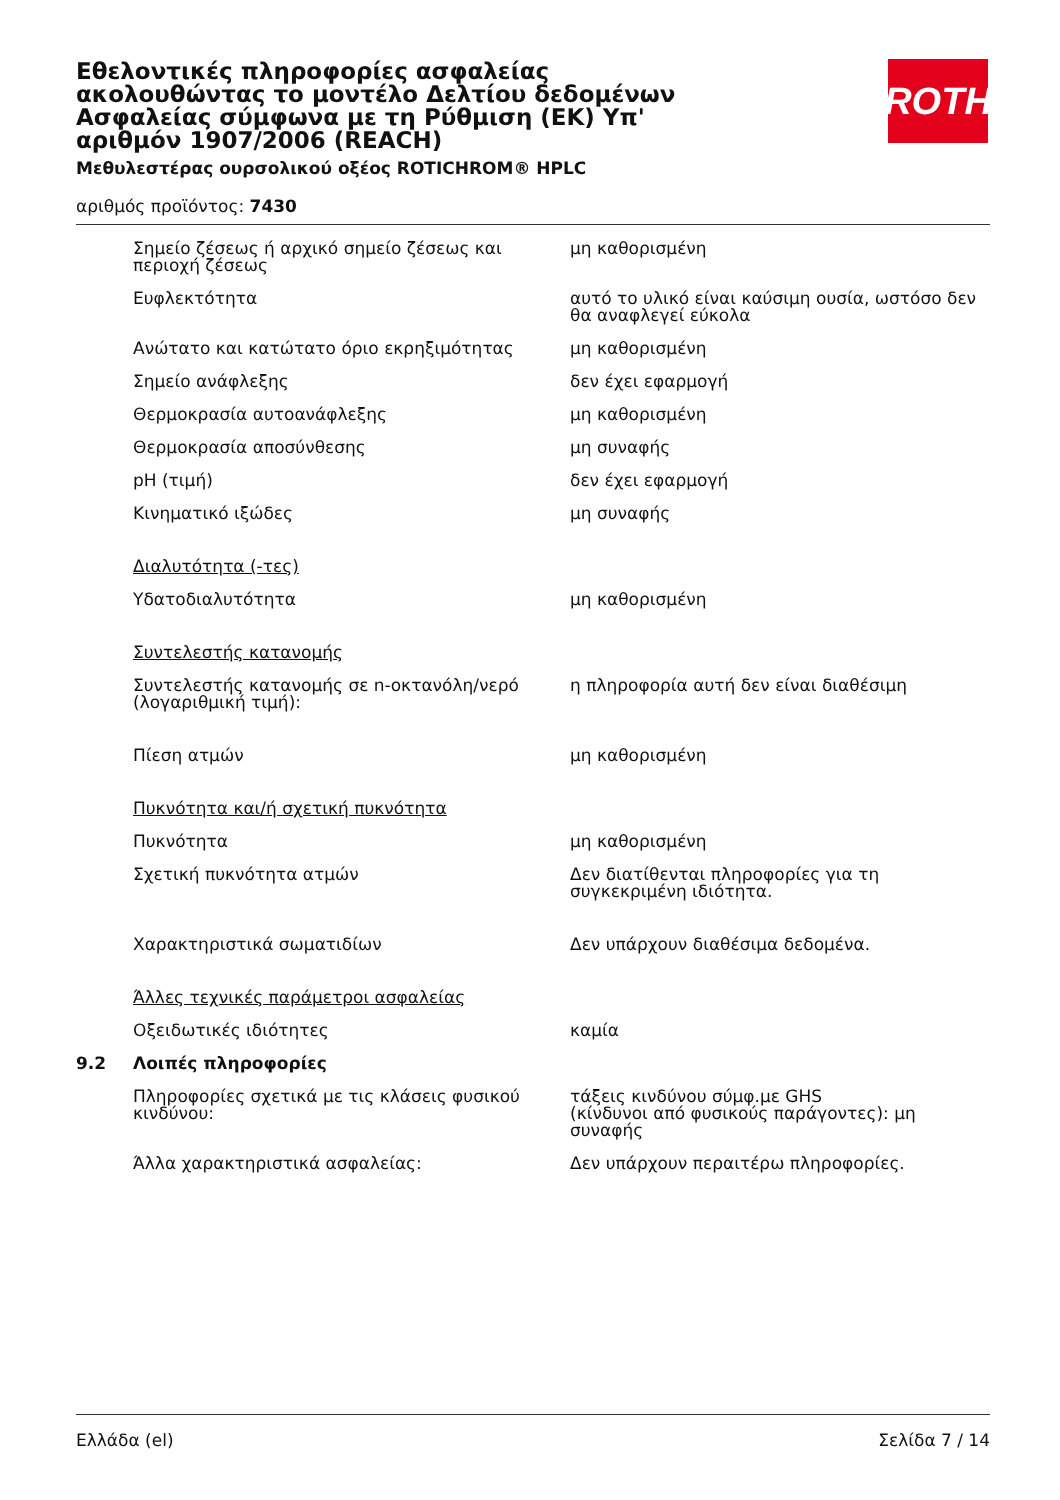Εθελοντικές πληροφορίες ασφαλείας ακολουθώντας το μοντέλο Δελτίου δεδομένων Ασφαλείας σύμφωνα με τη Ρύθμιση (ΕΚ) Υπ' αριθμόν 1907/2006 (REACH)
ROTH
Μεθυλεστέρας ουρσολικού οξέος ROTICHROM® HPLC
αριθμός προϊόντος: 7430
| | Σημείο ζέσεως ή αρχικό σημείο ζέσεως και περιοχή ζέσεως | μη καθορισμένη |
| | Ευφλεκτότητα | αυτό το υλικό είναι καύσιμη ουσία, ωστόσο δεν θα αναφλεγεί εύκολα |
| | Ανώτατο και κατώτατο όριο εκρηξιμότητας | μη καθορισμένη |
| | Σημείο ανάφλεξης | δεν έχει εφαρμογή |
| | Θερμοκρασία αυτοανάφλεξης | μη καθορισμένη |
| | Θερμοκρασία αποσύνθεσης | μη συναφής |
| | pH (τιμή) | δεν έχει εφαρμογή |
| | Κινηματικό ιξώδες | μη συναφής |
| | Διαλυτότητα (-τες) | |
| | Υδατοδιαλυτότητα | μη καθορισμένη |
| | Συντελεστής κατανομής | |
| | Συντελεστής κατανομής σε n-οκτανόλη/νερό (λογαριθμική τιμή): | η πληροφορία αυτή δεν είναι διαθέσιμη |
| | Πίεση ατμών | μη καθορισμένη |
| | Πυκνότητα και/ή σχετική πυκνότητα | |
| | Πυκνότητα | μη καθορισμένη |
| | Σχετική πυκνότητα ατμών | Δεν διατίθενται πληροφορίες για τη συγκεκριμένη ιδιότητα. |
| | Χαρακτηριστικά σωματιδίων | Δεν υπάρχουν διαθέσιμα δεδομένα. |
| | Άλλες τεχνικές παράμετροι ασφαλείας | |
| | Οξειδωτικές ιδιότητες | καμία |
| 9.2 | Λοιπές πληροφορίες | |
| | Πληροφορίες σχετικά με τις κλάσεις φυσικού κινδύνου: | τάξεις κινδύνου σύμφ.με GHS (κίνδυνοι από φυσικούς παράγοντες): μη συναφής |
| | Άλλα χαρακτηριστικά ασφαλείας: | Δεν υπάρχουν περαιτέρω πληροφορίες. |
Ελλάδα (el) Σελίδα 7 / 14